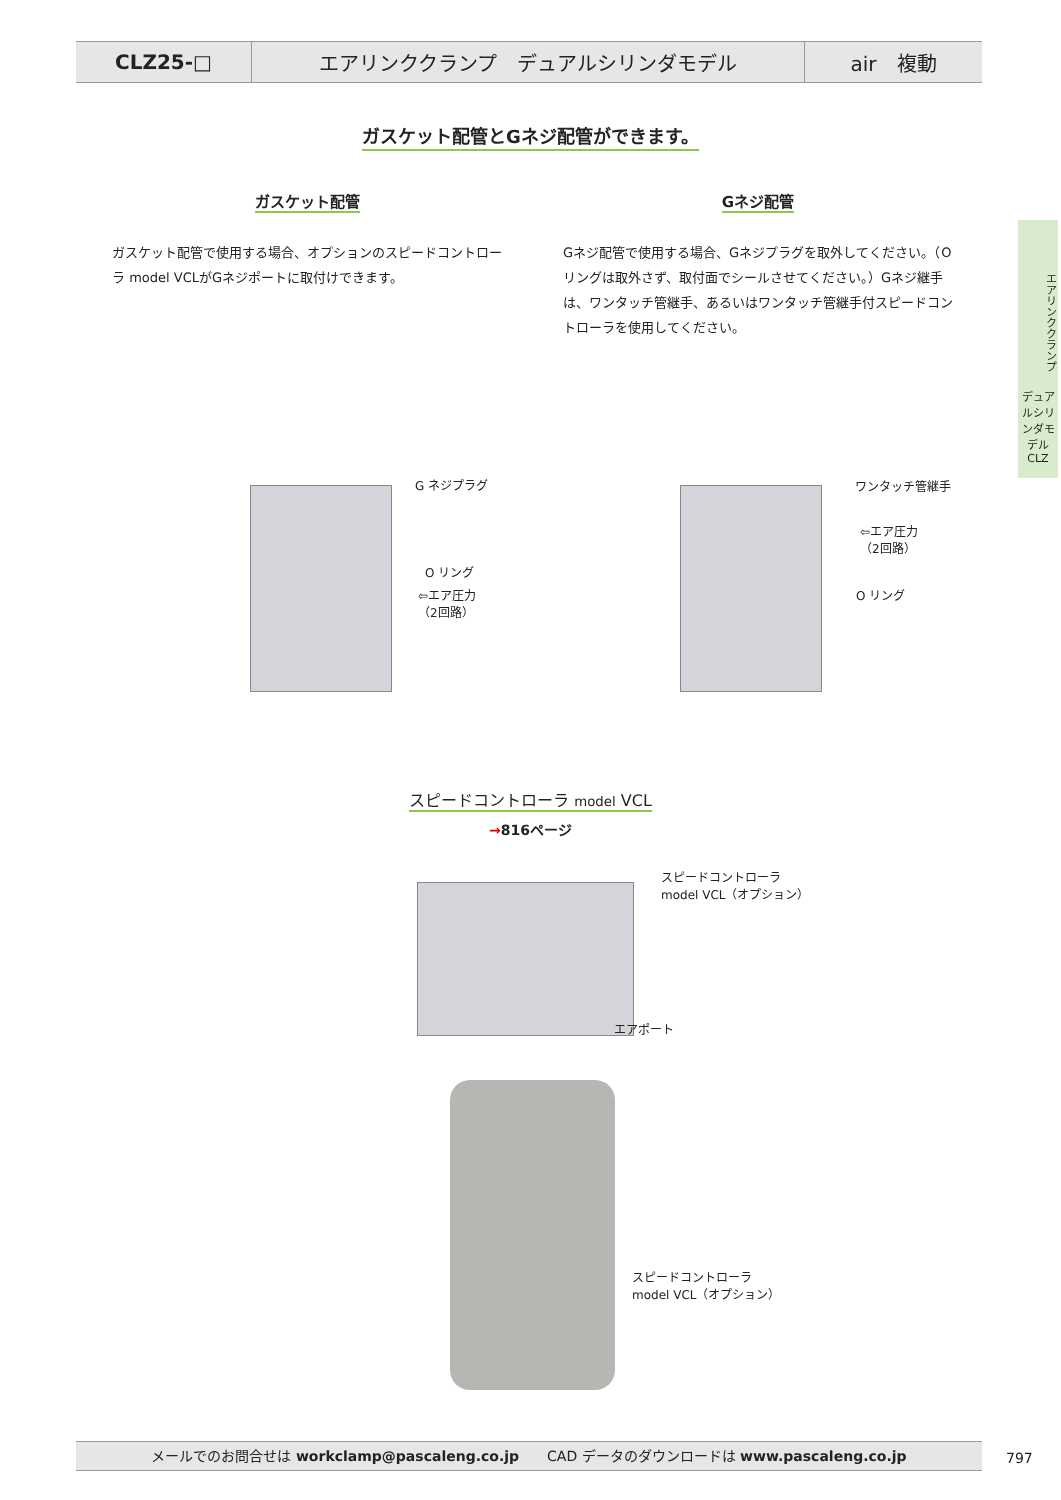CLZ25-□ エアリンククランプ　デュアルシリンダモデル air　複動
ガスケット配管とGネジ配管ができます。
ガスケット配管
ガスケット配管で使用する場合、オプションのスピードコントローラ model VCLがGネジポートに取付けできます。
Gネジ配管
Gネジ配管で使用する場合、Gネジプラグを取外してください。（Oリングは取外さず、取付面でシールさせてください。）Gネジ継手は、ワンタッチ管継手、あるいはワンタッチ管継手付スピードコントローラを使用してください。
G ネジプラグ
O リング
⇦エア圧力
（2回路）
ワンタッチ管継手
⇦エア圧力
（2回路）
O リング
スピードコントローラ model VCL
→816ページ
スピードコントローラ
model VCL（オプション）
エアポート
スピードコントローラ
model VCL（オプション）
エアリンククランプ
デュアルシリンダモデル
CLZ
メールでのお問合せは workclamp@pascaleng.co.jp　　CAD データのダウンロードは www.pascaleng.co.jp
797